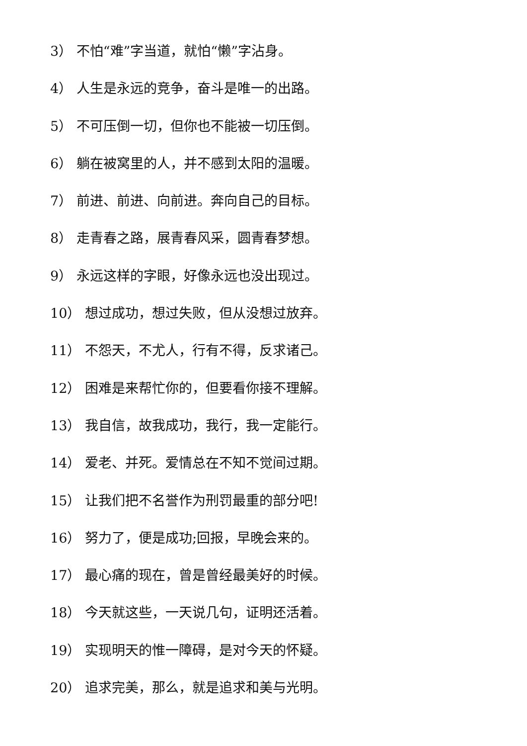3） 不怕“难”字当道，就怕“懒”字沾身。
4） 人生是永远的竞争，奋斗是唯一的出路。
5） 不可压倒一切，但你也不能被一切压倒。
6） 躺在被窝里的人，并不感到太阳的温暖。
7） 前进、前进、向前进。奔向自己的目标。
8） 走青春之路，展青春风采，圆青春梦想。
9） 永远这样的字眼，好像永远也没出现过。
10） 想过成功，想过失败，但从没想过放弃。
11） 不怨天，不尤人，行有不得，反求诸己。
12） 困难是来帮忙你的，但要看你接不理解。
13） 我自信，故我成功，我行，我一定能行。
14） 爱老、并死。爱情总在不知不觉间过期。
15） 让我们把不名誉作为刑罚最重的部分吧!
16） 努力了，便是成功;回报，早晚会来的。
17） 最心痛的现在，曾是曾经最美好的时候。
18） 今天就这些，一天说几句，证明还活着。
19） 实现明天的惟一障碍，是对今天的怀疑。
20） 追求完美，那么，就是追求和美与光明。